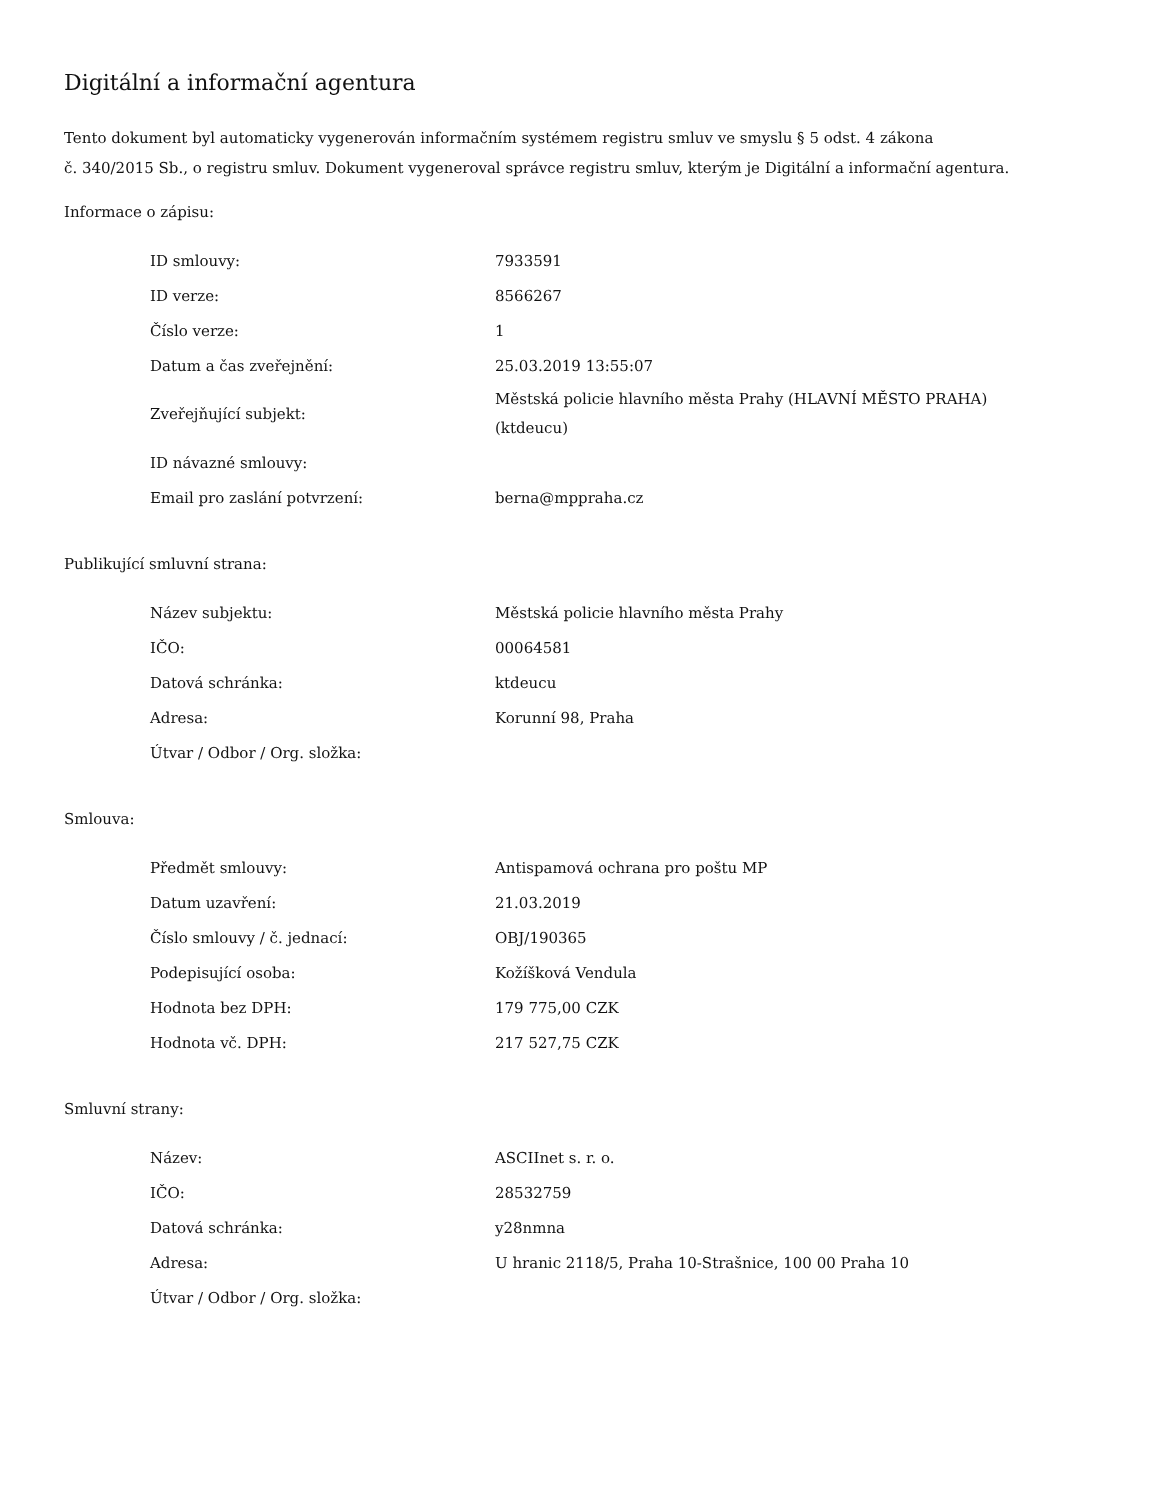Digitální a informační agentura
Tento dokument byl automaticky vygenerován informačním systémem registru smluv ve smyslu § 5 odst. 4 zákona
č. 340/2015 Sb., o registru smluv. Dokument vygeneroval správce registru smluv, kterým je Digitální a informační agentura.
Informace o zápisu:
| ID smlouvy: | 7933591 |
| ID verze: | 8566267 |
| Číslo verze: | 1 |
| Datum a čas zveřejnění: | 25.03.2019 13:55:07 |
| Zveřejňující subjekt: | Městská policie hlavního města Prahy (HLAVNÍ MĚSTO PRAHA) (ktdeucu) |
| ID návazné smlouvy: | |
| Email pro zaslání potvrzení: | berna@mppraha.cz |
Publikující smluvní strana:
| Název subjektu: | Městská policie hlavního města Prahy |
| IČO: | 00064581 |
| Datová schránka: | ktdeucu |
| Adresa: | Korunní 98, Praha |
| Útvar / Odbor / Org. složka: | |
Smlouva:
| Předmět smlouvy: | Antispamová ochrana pro poštu MP |
| Datum uzavření: | 21.03.2019 |
| Číslo smlouvy / č. jednací: | OBJ/190365 |
| Podepisující osoba: | Kožíšková Vendula |
| Hodnota bez DPH: | 179 775,00 CZK |
| Hodnota vč. DPH: | 217 527,75 CZK |
Smluvní strany:
| Název: | ASCIInet s. r. o. |
| IČO: | 28532759 |
| Datová schránka: | y28nmna |
| Adresa: | U hranic 2118/5, Praha 10-Strašnice, 100 00 Praha 10 |
| Útvar / Odbor / Org. složka: | |